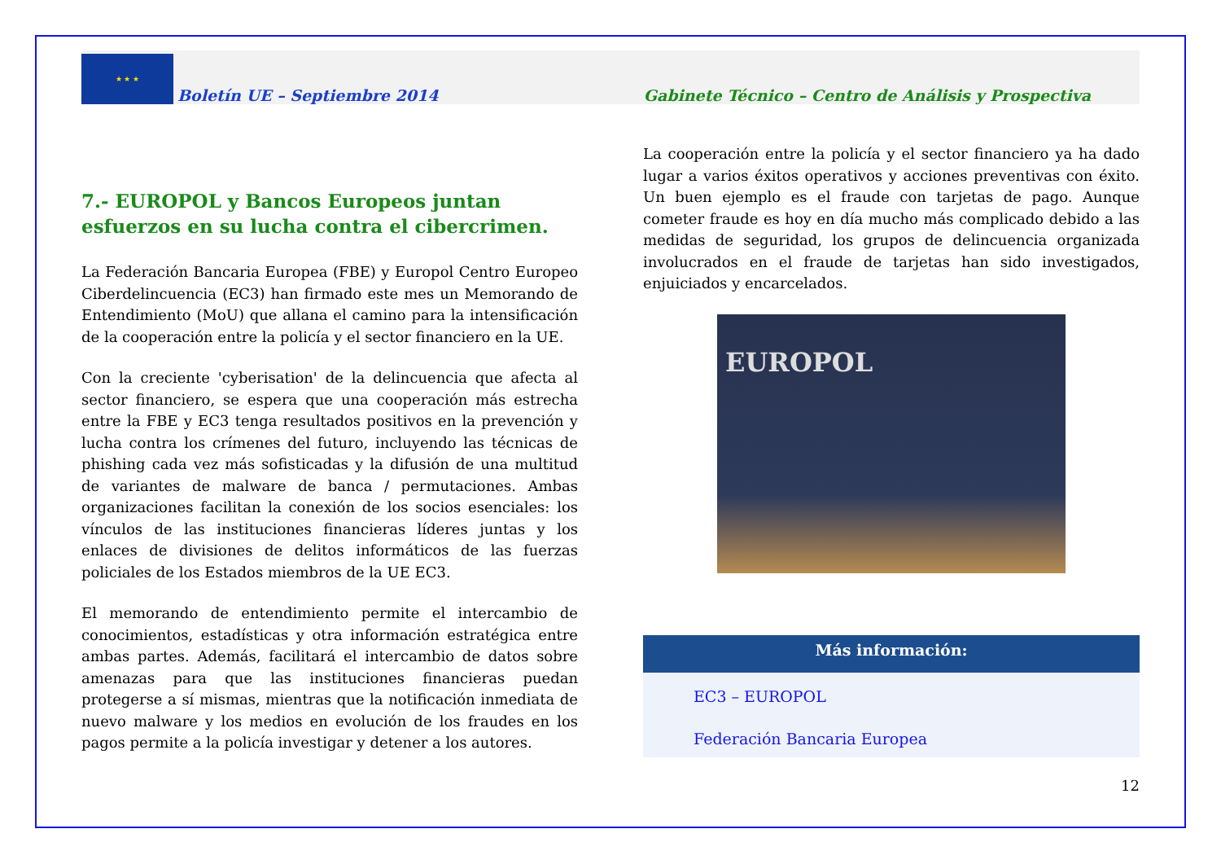★ ★ ★
Boletín UE – Septiembre 2014
Gabinete Técnico – Centro de Análisis y Prospectiva
7.- EUROPOL y Bancos Europeos juntan esfuerzos en su lucha contra el cibercrimen.
La Federación Bancaria Europea (FBE) y Europol Centro Europeo Ciberdelincuencia (EC3) han firmado este mes un Memorando de Entendimiento (MoU) que allana el camino para la intensificación de la cooperación entre la policía y el sector financiero en la UE.
Con la creciente 'cyberisation' de la delincuencia que afecta al sector financiero, se espera que una cooperación más estrecha entre la FBE y EC3 tenga resultados positivos en la prevención y lucha contra los crímenes del futuro, incluyendo las técnicas de phishing cada vez más sofisticadas y la difusión de una multitud de variantes de malware de banca / permutaciones. Ambas organizaciones facilitan la conexión de los socios esenciales: los vínculos de las instituciones financieras líderes juntas y los enlaces de divisiones de delitos informáticos de las fuerzas policiales de los Estados miembros de la UE EC3.
El memorando de entendimiento permite el intercambio de conocimientos, estadísticas y otra información estratégica entre ambas partes. Además, facilitará el intercambio de datos sobre amenazas para que las instituciones financieras puedan protegerse a sí mismas, mientras que la notificación inmediata de nuevo malware y los medios en evolución de los fraudes en los pagos permite a la policía investigar y detener a los autores.
La cooperación entre la policía y el sector financiero ya ha dado lugar a varios éxitos operativos y acciones preventivas con éxito. Un buen ejemplo es el fraude con tarjetas de pago. Aunque cometer fraude es hoy en día mucho más complicado debido a las medidas de seguridad, los grupos de delincuencia organizada involucrados en el fraude de tarjetas han sido investigados, enjuiciados y encarcelados.
EUROPOL
Más información:
EC3 – EUROPOL
Federación Bancaria Europea
12